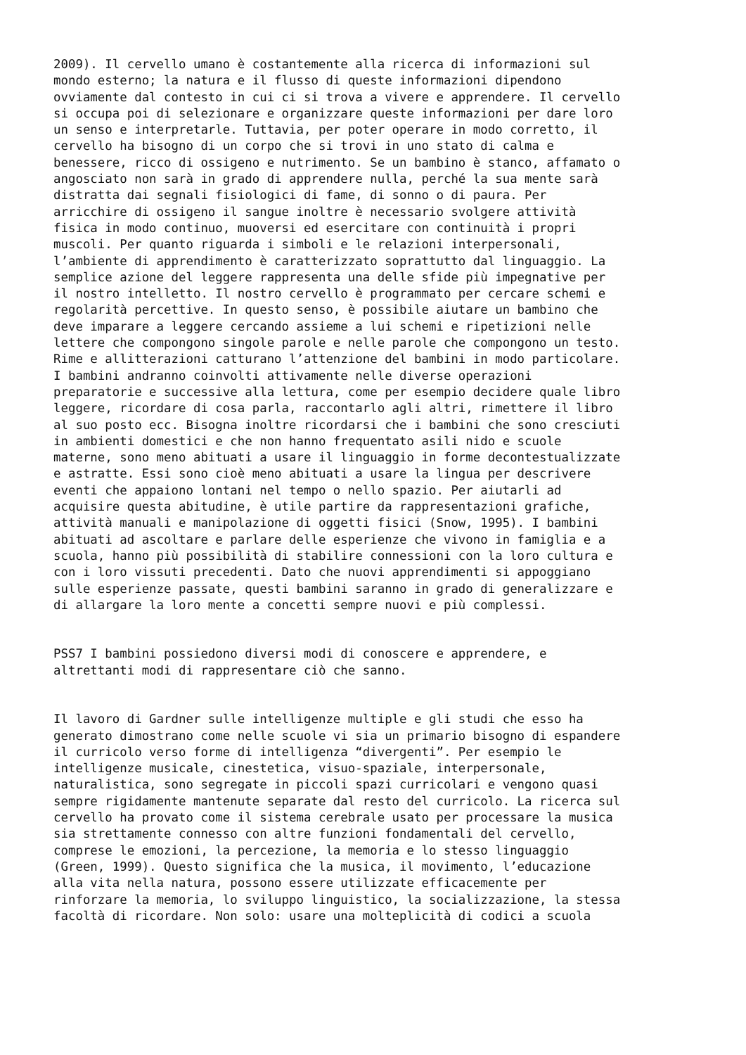2009). Il cervello umano è costantemente alla ricerca di informazioni sul mondo esterno; la natura e il flusso di queste informazioni dipendono ovviamente dal contesto in cui ci si trova a vivere e apprendere. Il cervello si occupa poi di selezionare e organizzare queste informazioni per dare loro un senso e interpretarle. Tuttavia, per poter operare in modo corretto, il cervello ha bisogno di un corpo che si trovi in uno stato di calma e benessere, ricco di ossigeno e nutrimento. Se un bambino è stanco, affamato o angosciato non sarà in grado di apprendere nulla, perché la sua mente sarà distratta dai segnali fisiologici di fame, di sonno o di paura. Per arricchire di ossigeno il sangue inoltre è necessario svolgere attività fisica in modo continuo, muoversi ed esercitare con continuità i propri muscoli. Per quanto riguarda i simboli e le relazioni interpersonali, l’ambiente di apprendimento è caratterizzato soprattutto dal linguaggio. La semplice azione del leggere rappresenta una delle sfide più impegnative per il nostro intelletto. Il nostro cervello è programmato per cercare schemi e regolarità percettive. In questo senso, è possibile aiutare un bambino che deve imparare a leggere cercando assieme a lui schemi e ripetizioni nelle lettere che compongono singole parole e nelle parole che compongono un testo. Rime e allitterazioni catturano l’attenzione del bambini in modo particolare. I bambini andranno coinvolti attivamente nelle diverse operazioni preparatorie e successive alla lettura, come per esempio decidere quale libro leggere, ricordare di cosa parla, raccontarlo agli altri, rimettere il libro al suo posto ecc. Bisogna inoltre ricordarsi che i bambini che sono cresciuti in ambienti domestici e che non hanno frequentato asili nido e scuole materne, sono meno abituati a usare il linguaggio in forme decontestualizzate e astratte. Essi sono cioè meno abituati a usare la lingua per descrivere eventi che appaiono lontani nel tempo o nello spazio. Per aiutarli ad acquisire questa abitudine, è utile partire da rappresentazioni grafiche, attività manuali e manipolazione di oggetti fisici (Snow, 1995). I bambini abituati ad ascoltare e parlare delle esperienze che vivono in famiglia e a scuola, hanno più possibilità di stabilire connessioni con la loro cultura e con i loro vissuti precedenti. Dato che nuovi apprendimenti si appoggiano sulle esperienze passate, questi bambini saranno in grado di generalizzare e di allargare la loro mente a concetti sempre nuovi e più complessi.
PSS7 I bambini possiedono diversi modi di conoscere e apprendere, e altrettanti modi di rappresentare ciò che sanno.
Il lavoro di Gardner sulle intelligenze multiple e gli studi che esso ha generato dimostrano come nelle scuole vi sia un primario bisogno di espandere il curricolo verso forme di intelligenza “divergenti”. Per esempio le intelligenze musicale, cinestetica, visuo-spaziale, interpersonale, naturalistica, sono segregate in piccoli spazi curricolari e vengono quasi sempre rigidamente mantenute separate dal resto del curricolo. La ricerca sul cervello ha provato come il sistema cerebrale usato per processare la musica sia strettamente connesso con altre funzioni fondamentali del cervello, comprese le emozioni, la percezione, la memoria e lo stesso linguaggio (Green, 1999). Questo significa che la musica, il movimento, l’educazione alla vita nella natura, possono essere utilizzate efficacemente per rinforzare la memoria, lo sviluppo linguistico, la socializzazione, la stessa facoltà di ricordare. Non solo: usare una molteplicità di codici a scuola